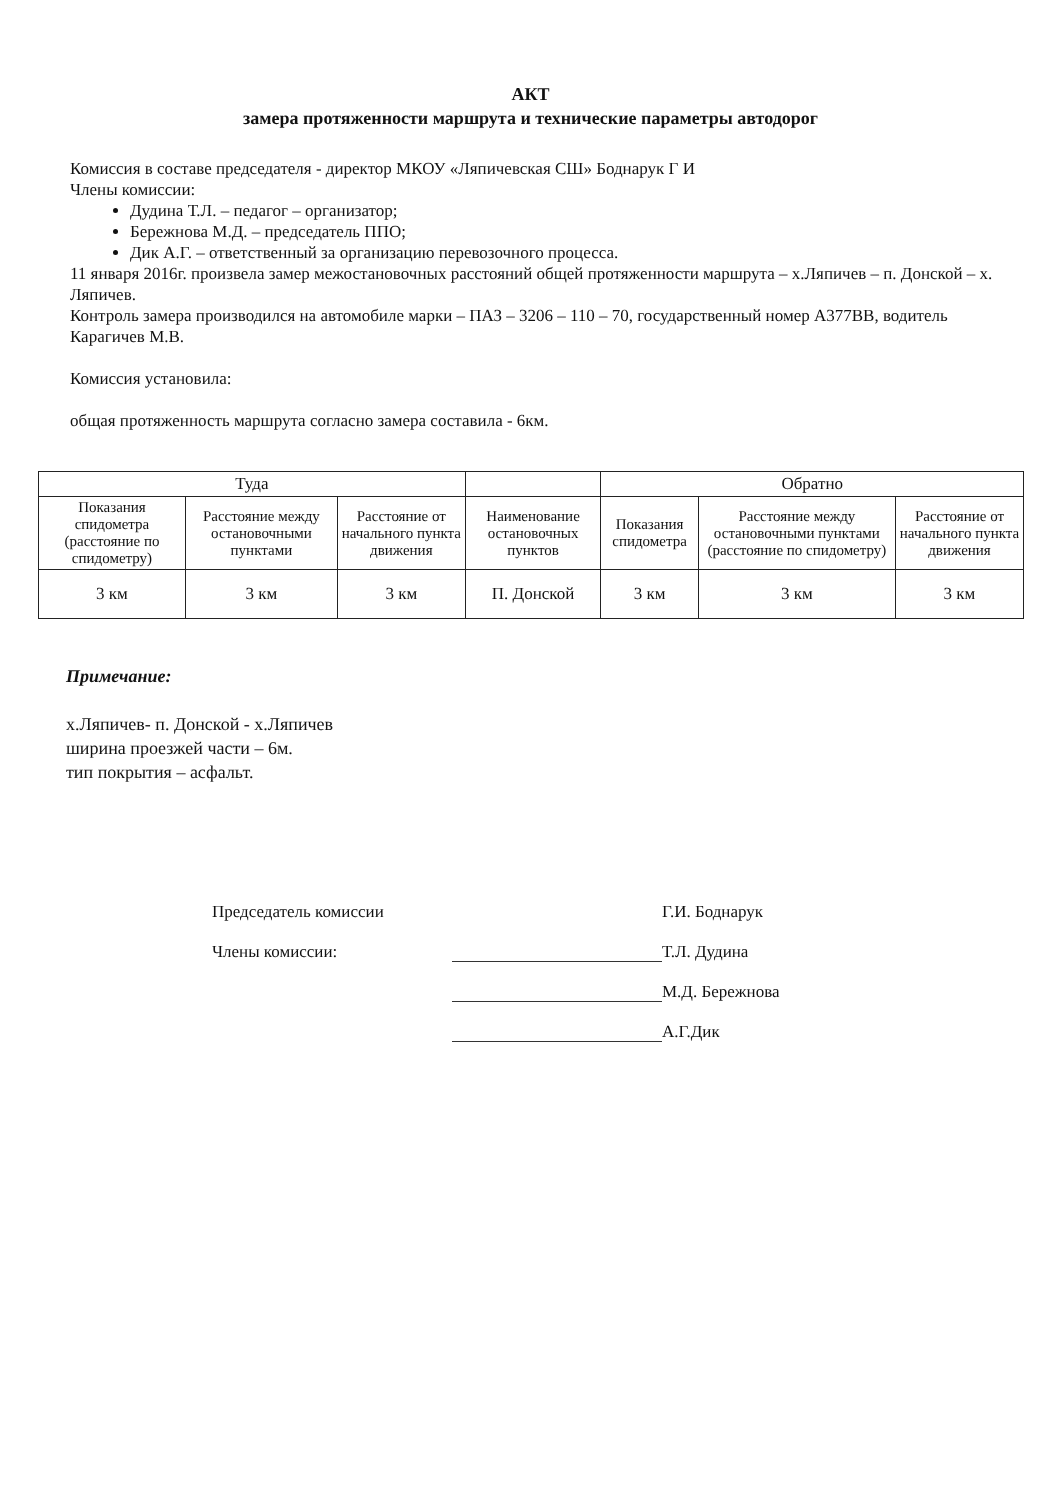АКТ
замера протяженности маршрута и технические параметры автодорог
Комиссия в составе председателя - директор МКОУ «Ляпичевская СШ» Боднарук Г И
Члены комиссии:
Дудина Т.Л. – педагог – организатор;
Бережнова М.Д. – председатель ППО;
Дик А.Г. – ответственный за организацию перевозочного процесса.
11 января 2016г. произвела замер межостановочных расстояний общей протяженности маршрута – х.Ляпичев – п. Донской – х. Ляпичев.
Контроль замера производился на автомобиле марки – ПАЗ – 3206 – 110 – 70, государственный номер А377ВВ, водитель Карагичев М.В.
Комиссия установила:
общая протяженность маршрута согласно замера составила - 6км.
| Туда | | | | Обратно | | |
| --- | --- | --- | --- | --- | --- | --- |
| Показания спидометра (расстояние по спидометру) | Расстояние между остановочными пунктами | Расстояние от начального пункта движения | Наименование остановочных пунктов | Показания спидометра | Расстояние между остановочными пунктами (расстояние по спидометру) | Расстояние от начального пункта движения |
| 3 км | 3 км | 3 км | П. Донской | 3 км | 3 км | 3 км |
Примечание:
х.Ляпичев- п. Донской - х.Ляпичев
ширина проезжей части – 6м.
тип покрытия – асфальт.
Председатель комиссии
Г.И. Боднарук
Члены комиссии:
Т.Л. Дудина
М.Д. Бережнова
А.Г.Дик